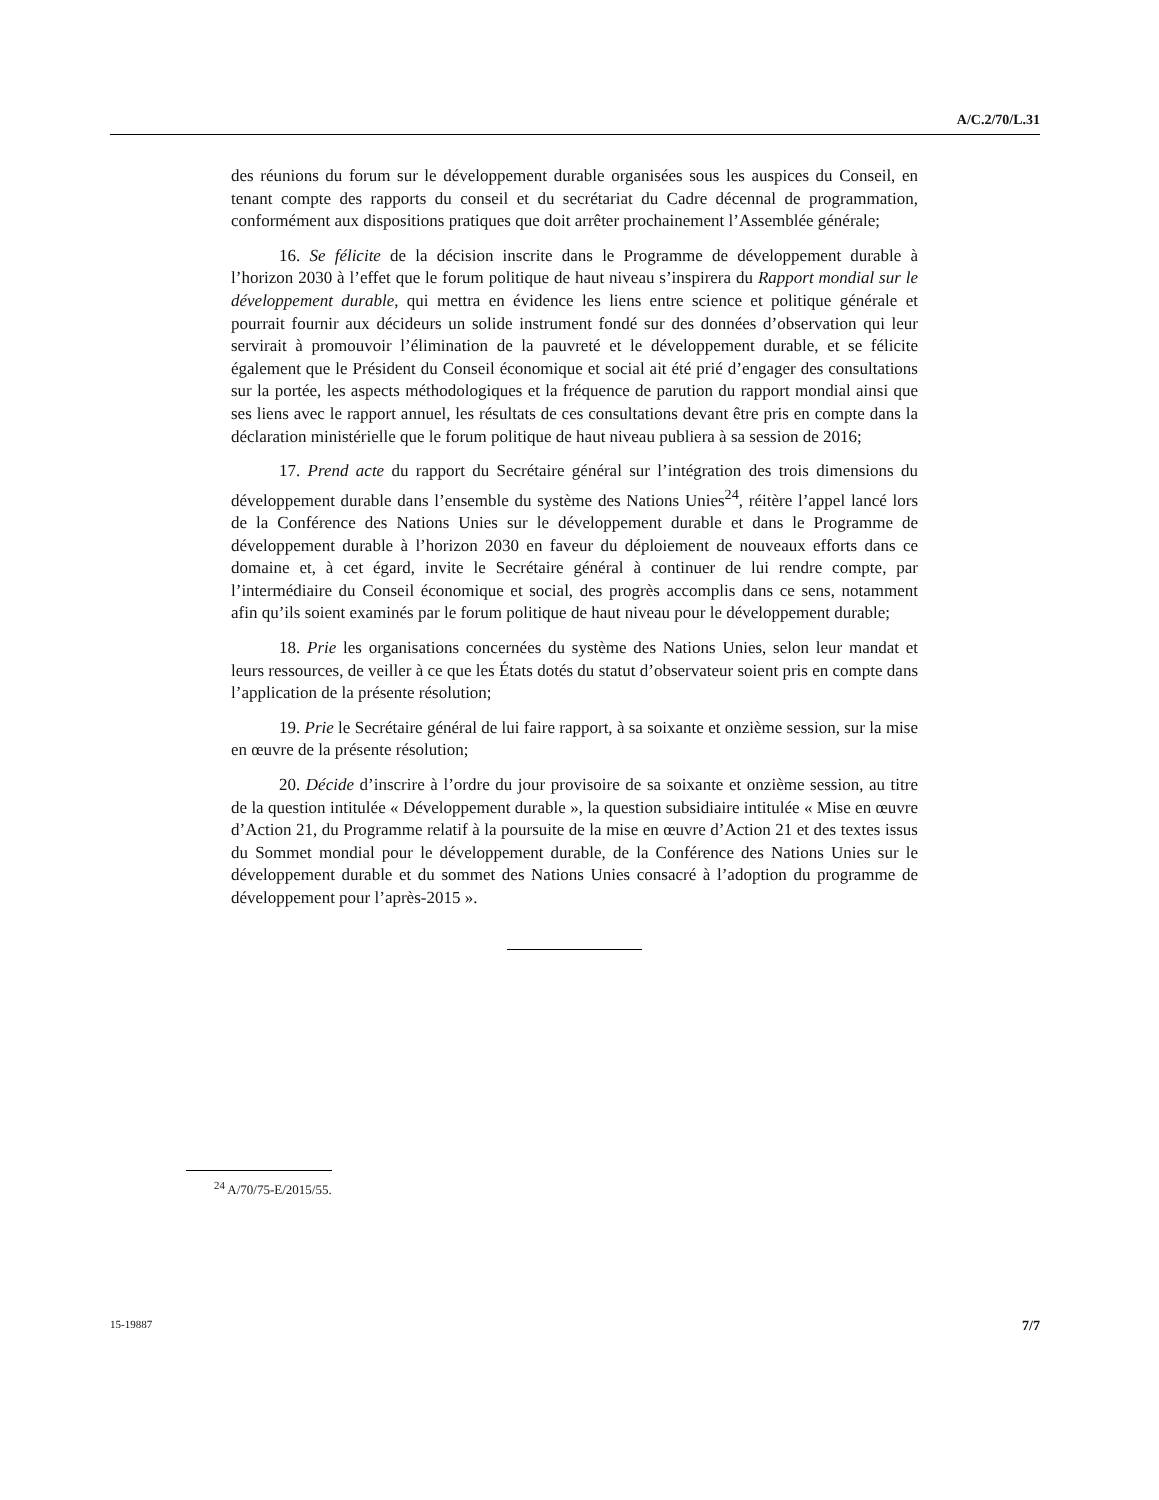A/C.2/70/L.31
des réunions du forum sur le développement durable organisées sous les auspices du Conseil, en tenant compte des rapports du conseil et du secrétariat du Cadre décennal de programmation, conformément aux dispositions pratiques que doit arrêter prochainement l’Assemblée générale;
16. Se félicite de la décision inscrite dans le Programme de développement durable à l’horizon 2030 à l’effet que le forum politique de haut niveau s’inspirera du Rapport mondial sur le développement durable, qui mettra en évidence les liens entre science et politique générale et pourrait fournir aux décideurs un solide instrument fondé sur des données d’observation qui leur servirait à promouvoir l’élimination de la pauvreté et le développement durable, et se félicite également que le Président du Conseil économique et social ait été prié d’engager des consultations sur la portée, les aspects méthodologiques et la fréquence de parution du rapport mondial ainsi que ses liens avec le rapport annuel, les résultats de ces consultations devant être pris en compte dans la déclaration ministérielle que le forum politique de haut niveau publiera à sa session de 2016;
17. Prend acte du rapport du Secrétaire général sur l’intégration des trois dimensions du développement durable dans l’ensemble du système des Nations Unies<sup>24</sup>, réitère l’appel lancé lors de la Conférence des Nations Unies sur le développement durable et dans le Programme de développement durable à l’horizon 2030 en faveur du déploiement de nouveaux efforts dans ce domaine et, à cet égard, invite le Secrétaire général à continuer de lui rendre compte, par l’intermédiaire du Conseil économique et social, des progrès accomplis dans ce sens, notamment afin qu’ils soient examinés par le forum politique de haut niveau pour le développement durable;
18. Prie les organisations concernées du système des Nations Unies, selon leur mandat et leurs ressources, de veiller à ce que les États dotés du statut d’observateur soient pris en compte dans l’application de la présente résolution;
19. Prie le Secrétaire général de lui faire rapport, à sa soixante et onzième session, sur la mise en œuvre de la présente résolution;
20. Décide d’inscrire à l’ordre du jour provisoire de sa soixante et onzième session, au titre de la question intitulée « Développement durable », la question subsidiaire intitulée « Mise en œuvre d’Action 21, du Programme relatif à la poursuite de la mise en œuvre d’Action 21 et des textes issus du Sommet mondial pour le développement durable, de la Conférence des Nations Unies sur le développement durable et du sommet des Nations Unies consacré à l’adoption du programme de développement pour l’après-2015 ».
<sup>24</sup> A/70/75-E/2015/55.
15-19887 7/7